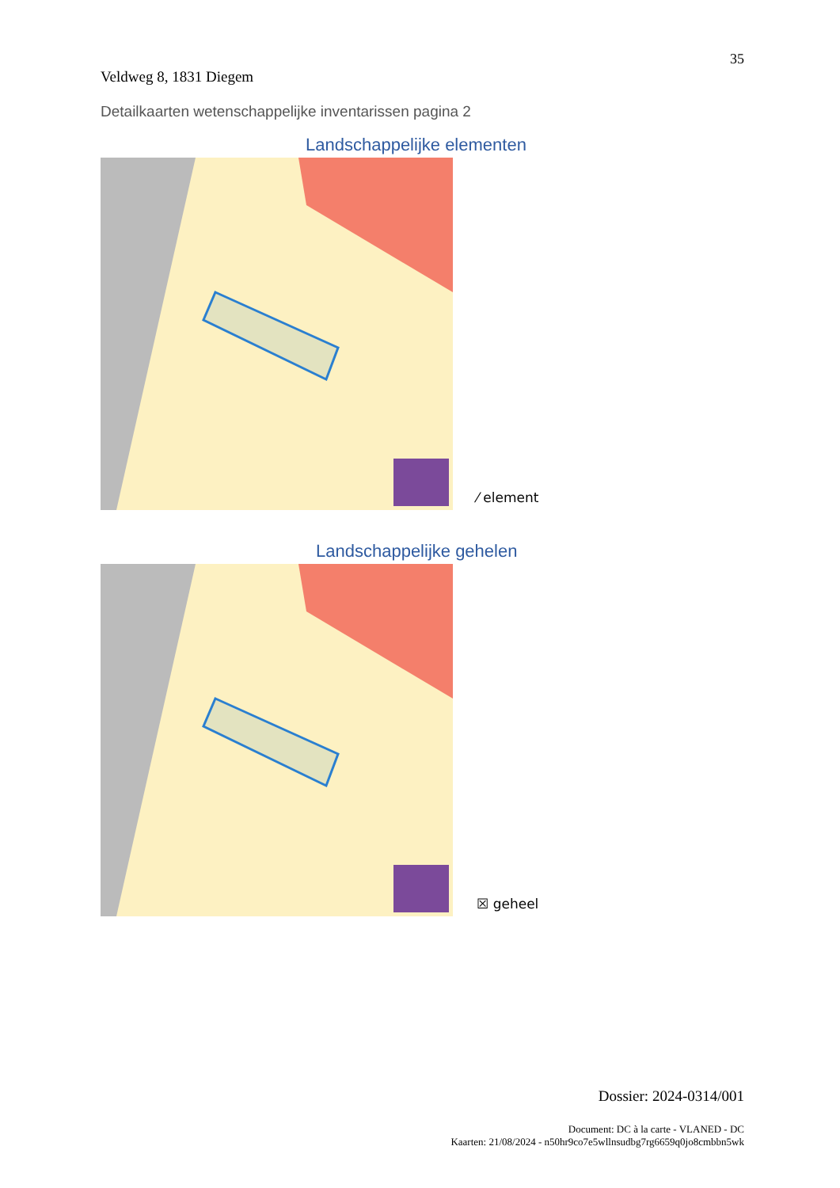35
Veldweg 8, 1831 Diegem
Detailkaarten wetenschappelijke inventarissen pagina 2
Landschappelijke elementen
⁄ element
Landschappelijke gehelen
☒ geheel
Dossier: 2024-0314/001
Document: DC à la carte - VLANED - DC
Kaarten: 21/08/2024 - n50hr9co7e5wllnsudbg7rg6659q0jo8cmbbn5wk